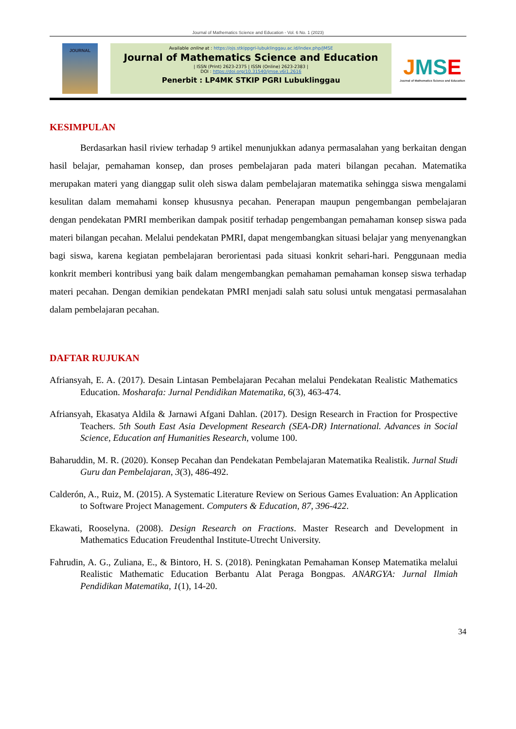Journal of Mathematics Science and Education - Vol. 6 No. 1 (2023)
JOURNAL
Available online at : https://ojs.stkippgri-lubuklinggau.ac.id/index.php/JMSE
Journal of Mathematics Science and Education
| ISSN (Print) 2623-2375 | ISSN (Online) 2623-2383 |
DOI : https://doi.org/10.31540/jmse.v6i1.2616
Penerbit : LP4MK STKIP PGRI Lubuklinggau
JMSE
Journal of Mathematics Science and Education
KESIMPULAN
Berdasarkan hasil riview terhadap 9 artikel menunjukkan adanya permasalahan yang berkaitan dengan hasil belajar, pemahaman konsep, dan proses pembelajaran pada materi bilangan pecahan. Matematika merupakan materi yang dianggap sulit oleh siswa dalam pembelajaran matematika sehingga siswa mengalami kesulitan dalam memahami konsep khususnya pecahan. Penerapan maupun pengembangan pembelajaran dengan pendekatan PMRI memberikan dampak positif terhadap pengembangan pemahaman konsep siswa pada materi bilangan pecahan. Melalui pendekatan PMRI, dapat mengembangkan situasi belajar yang menyenangkan bagi siswa, karena kegiatan pembelajaran berorientasi pada situasi konkrit sehari-hari. Penggunaan media konkrit memberi kontribusi yang baik dalam mengembangkan pemahaman pemahaman konsep siswa terhadap materi pecahan. Dengan demikian pendekatan PMRI menjadi salah satu solusi untuk mengatasi permasalahan dalam pembelajaran pecahan.
DAFTAR RUJUKAN
Afriansyah, E. A. (2017). Desain Lintasan Pembelajaran Pecahan melalui Pendekatan Realistic Mathematics Education. Mosharafa: Jurnal Pendidikan Matematika, 6(3), 463-474.
Afriansyah, Ekasatya Aldila & Jarnawi Afgani Dahlan. (2017). Design Research in Fraction for Prospective Teachers. 5th South East Asia Development Research (SEA-DR) International. Advances in Social Science, Education anf Humanities Research, volume 100.
Baharuddin, M. R. (2020). Konsep Pecahan dan Pendekatan Pembelajaran Matematika Realistik. Jurnal Studi Guru dan Pembelajaran, 3(3), 486-492.
Calderón, A., Ruiz, M. (2015). A Systematic Literature Review on Serious Games Evaluation: An Application to Software Project Management. Computers & Education, 87, 396-422.
Ekawati, Rooselyna. (2008). Design Research on Fractions. Master Research and Development in Mathematics Education Freudenthal Institute-Utrecht University.
Fahrudin, A. G., Zuliana, E., & Bintoro, H. S. (2018). Peningkatan Pemahaman Konsep Matematika melalui Realistic Mathematic Education Berbantu Alat Peraga Bongpas. ANARGYA: Jurnal Ilmiah Pendidikan Matematika, 1(1), 14-20.
34